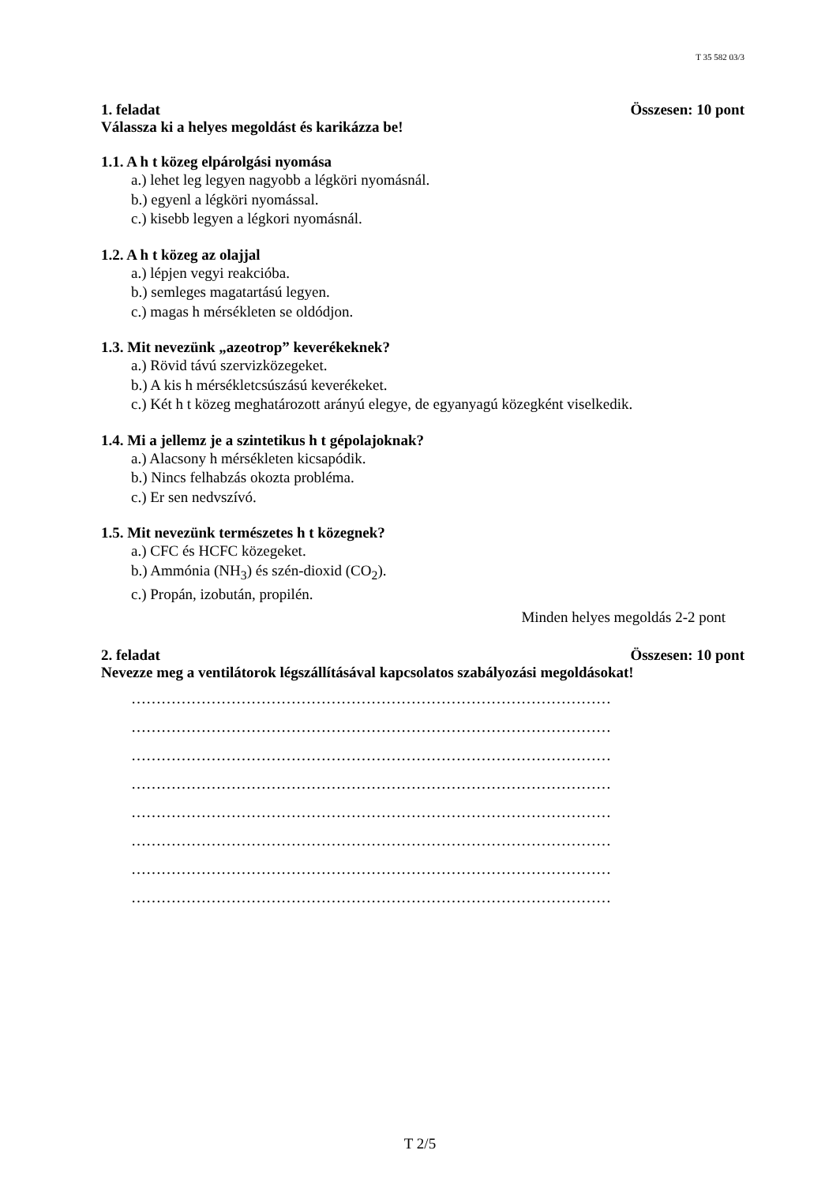T 35 582 03/3
1. feladat Összesen: 10 pont
Válassza ki a helyes megoldást és karikázza be!
1.1. A h t közeg elpárolgási nyomása
a.) lehet leg legyen nagyobb a légköri nyomásnál.
b.) egyenl a légköri nyomással.
c.) kisebb legyen a légkori nyomásnál.
1.2. A h t közeg az olajjal
a.) lépjen vegyi reakcióba.
b.) semleges magatartású legyen.
c.) magas h mérsékleten se oldódjon.
1.3. Mit nevezünk „azeotrop” keverékeknek?
a.) Rövid távú szervizközegeket.
b.) A kis h mérsékletcsúszású keverékeket.
c.) Két h t közeg meghatározott arányú elegye, de egyanyagú közegként viselkedik.
1.4. Mi a jellemz je a szintetikus h t gépolajoknak?
a.) Alacsony h mérsékleten kicsapódik.
b.) Nincs felhabzás okozta probléma.
c.) Er sen nedvszívó.
1.5. Mit nevezünk természetes h t közegnek?
a.) CFC és HCFC közegeket.
b.) Ammónia (NH<sub>3</sub>) és szén-dioxid (CO<sub>2</sub>).
c.) Propán, izobután, propilén.
Minden helyes megoldás 2-2 pont
2. feladat Összesen: 10 pont
Nevezze meg a ventilátorok légszállításával kapcsolatos szabályozási megoldásokat!
……………………………………………………………………………………
……………………………………………………………………………………
……………………………………………………………………………………
……………………………………………………………………………………
……………………………………………………………………………………
……………………………………………………………………………………
……………………………………………………………………………………
……………………………………………………………………………………
T 2/5